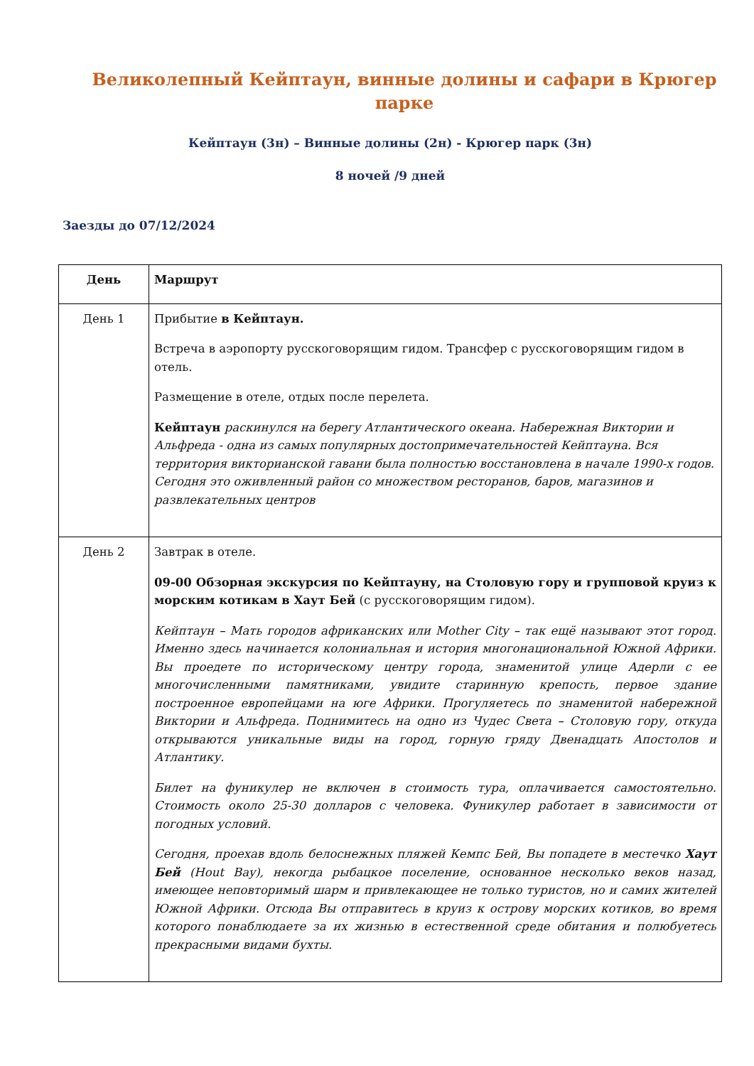Великолепный Кейптаун, винные долины и сафари в Крюгер парке
Кейптаун (3н) – Винные долины (2н) - Крюгер парк (3н)
8 ночей /9 дней
Заезды до 07/12/2024
| День | Маршрут |
| --- | --- |
| День 1 | Прибытие в Кейптаун. Встреча в аэропорту русскоговорящим гидом. Трансфер с русскоговорящим гидом в отель. Размещение в отеле, отдых после перелета. Кейптаун раскинулся на берегу Атлантического океана. Набережная Виктории и Альфреда - одна из самых популярных достопримечательностей Кейптауна. Вся территория викторианской гавани была полностью восстановлена в начале 1990-х годов. Сегодня это оживленный район со множеством ресторанов, баров, магазинов и развлекательных центров |
| День 2 | Завтрак в отеле. 09-00 Обзорная экскурсия по Кейптауну, на Столовую гору и групповой круиз к морским котикам в Хаут Бей (с русскоговорящим гидом). Кейптаун – Мать городов африканских или Mother City – так ещё называют этот город. Именно здесь начинается колониальная и история многонациональной Южной Африки. Вы проедете по историческому центру города, знаменитой улице Адерли с ее многочисленными памятниками, увидите старинную крепость, первое здание построенное европейцами на юге Африки. Прогуляетесь по знаменитой набережной Виктории и Альфреда. Поднимитесь на одно из Чудес Света – Столовую гору, откуда открываются уникальные виды на город, горную гряду Двенадцать Апостолов и Атлантику. Билет на фуникулер не включен в стоимость тура, оплачивается самостоятельно. Стоимость около 25-30 долларов с человека. Фуникулер работает в зависимости от погодных условий. Сегодня, проехав вдоль белоснежных пляжей Кемпс Бей, Вы попадете в местечко Хаут Бей (Hout Bay), некогда рыбацкое поселение, основанное несколько веков назад, имеющее неповторимый шарм и привлекающее не только туристов, но и самих жителей Южной Африки. Отсюда Вы отправитесь в круиз к острову морских котиков, во время которого понаблюдаете за их жизнью в естественной среде обитания и полюбуетесь прекрасными видами бухты. |